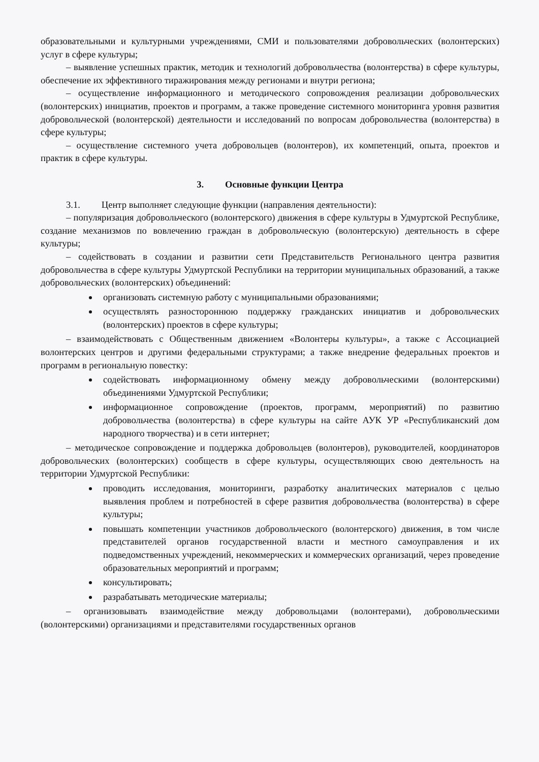образовательными и культурными учреждениями, СМИ и пользователями добровольческих (волонтерских) услуг в сфере культуры;
– выявление успешных практик, методик и технологий добровольчества (волонтерства) в сфере культуры, обеспечение их эффективного тиражирования между регионами и внутри региона;
– осуществление информационного и методического сопровождения реализации добровольческих (волонтерских) инициатив, проектов и программ, а также проведение системного мониторинга уровня развития добровольческой (волонтерской) деятельности и исследований по вопросам добровольчества (волонтерства) в сфере культуры;
– осуществление системного учета добровольцев (волонтеров), их компетенций, опыта, проектов и практик в сфере культуры.
3. Основные функции Центра
3.1. Центр выполняет следующие функции (направления деятельности):
– популяризация добровольческого (волонтерского) движения в сфере культуры в Удмуртской Республике, создание механизмов по вовлечению граждан в добровольческую (волонтерскую) деятельность в сфере культуры;
– содействовать в создании и развитии сети Представительств Регионального центра развития добровольчества в сфере культуры Удмуртской Республики на территории муниципальных образований, а также добровольческих (волонтерских) объединений:
организовать системную работу с муниципальными образованиями;
осуществлять разностороннюю поддержку гражданских инициатив и добровольческих (волонтерских) проектов в сфере культуры;
– взаимодействовать с Общественным движением «Волонтеры культуры», а также с Ассоциацией волонтерских центров и другими федеральными структурами; а также внедрение федеральных проектов и программ в региональную повестку:
содействовать информационному обмену между добровольческими (волонтерскими) объединениями Удмуртской Республики;
информационное сопровождение (проектов, программ, мероприятий) по развитию добровольчества (волонтерства) в сфере культуры на сайте АУК УР «Республиканский дом народного творчества) и в сети интернет;
– методическое сопровождение и поддержка добровольцев (волонтеров), руководителей, координаторов добровольческих (волонтерских) сообществ в сфере культуры, осуществляющих свою деятельность на территории Удмуртской Республики:
проводить исследования, мониторинги, разработку аналитических материалов с целью выявления проблем и потребностей в сфере развития добровольчества (волонтерства) в сфере культуры;
повышать компетенции участников добровольческого (волонтерского) движения, в том числе представителей органов государственной власти и местного самоуправления и их подведомственных учреждений, некоммерческих и коммерческих организаций, через проведение образовательных мероприятий и программ;
консультировать;
разрабатывать методические материалы;
– организовывать взаимодействие между добровольцами (волонтерами), добровольческими (волонтерскими) организациями и представителями государственных органов